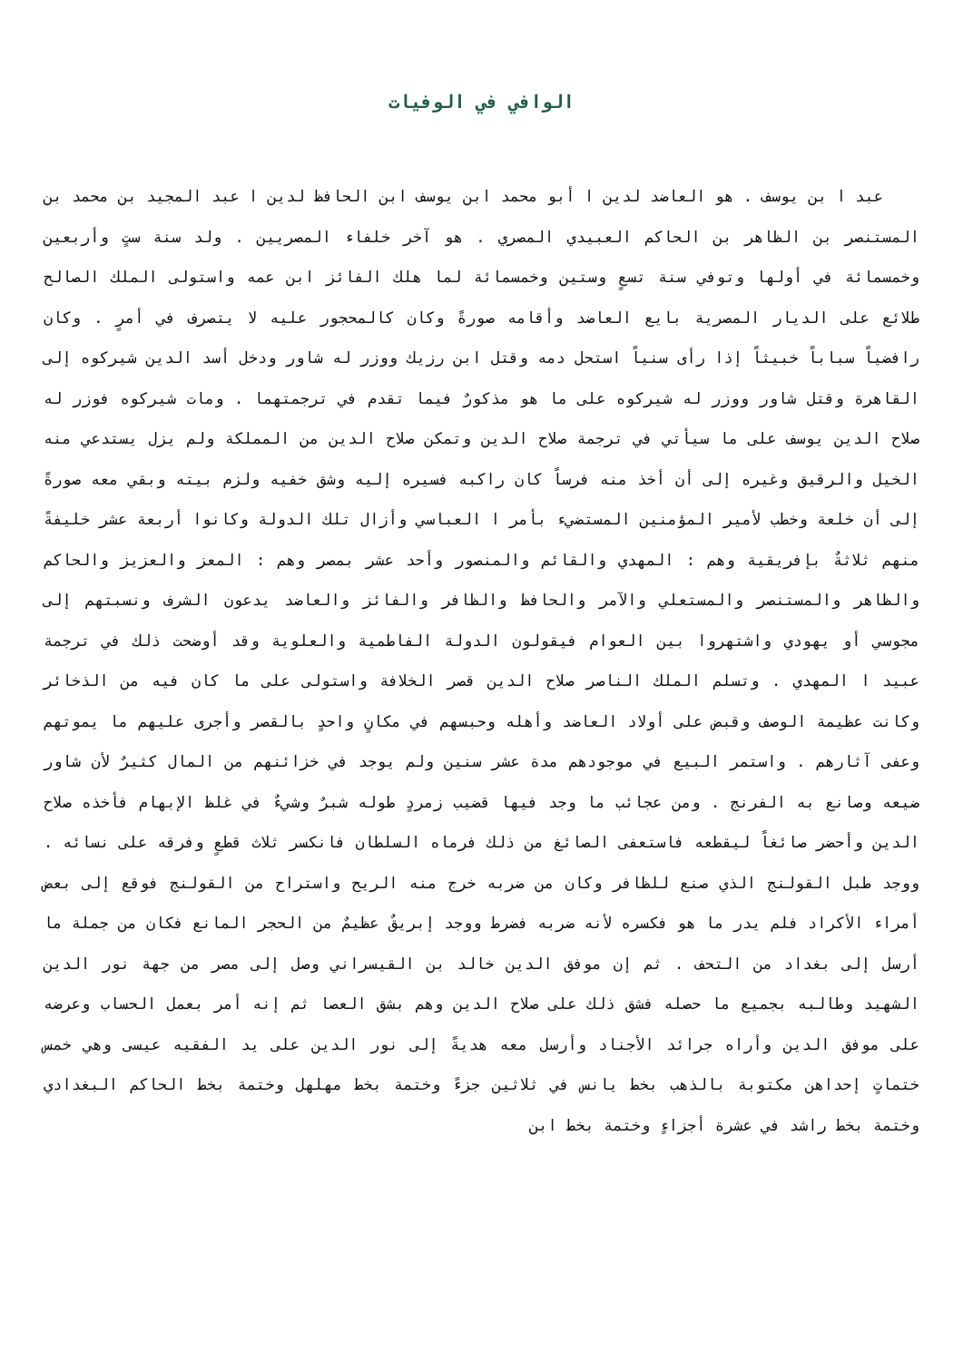الوافي في الوفيات
عبد ا بن يوسف . هو العاضد لدين ا أبو محمد ابن يوسف ابن الحافظ لدين ا عبد المجيد بن محمد بن المستنصر بن الظاهر بن الحاكم العبيدي المصري . هو آخر خلفاء المصريين . ولد سنة ستٍ وأربعين وخمسمائة في أولها وتوفي سنة تسعٍ وستين وخمسمائة لما هلك الفائز ابن عمه واستولى الملك الصالح طلائع على الديار المصرية بايع العاضد وأقامه صورةً وكان كالمحجور عليه لا يتصرف في أمرٍ . وكان رافضياً سباباً خبيثاً إذا رأى سنياً استحل دمه وقتل ابن رزيك ووزر له شاور ودخل أسد الدين شيركوه إلى القاهرة وقتل شاور ووزر له شيركوه على ما هو مذكورٌ فيما تقدم في ترجمتهما . ومات شيركوه فوزر له صلاح الدين يوسف على ما سيأتي في ترجمة صلاح الدين وتمكن صلاح الدين من المملكة ولم يزل يستدعي منه الخيل والرقيق وغيره إلى أن أخذ منه فرساً كان راكبه فسيره إليه وشق خفيه ولزم بيته وبقي معه صورةً إلى أن خلعة وخطب لأمير المؤمنين المستضيء بأمر ا العباسي وأزال تلك الدولة وكانوا أربعة عشر خليفةً منهم ثلاثةٌ بإفريقية وهم : المهدي والقائم والمنصور وأحد عشر بمصر وهم : المعز والعزيز والحاكم والظاهر والمستنصر والمستعلي والآمر والحافظ والظافر والفائز والعاضد يدعون الشرف ونسبتهم إلى مجوسي أو يهودي واشتهروا بين العوام فيقولون الدولة الفاطمية والعلوية وقد أوضحت ذلك في ترجمة عبيد ا المهدي . وتسلم الملك الناصر صلاح الدين قصر الخلافة واستولى على ما كان فيه من الذخائر وكانت عظيمة الوصف وقبض على أولاد العاضد وأهله وحبسهم في مكانٍ واحدٍ بالقصر وأجرى عليهم ما يموتهم وعفى آثارهم . واستمر البيع في موجودهم مدة عشر سنين ولم يوجد في خزائنهم من المال كثيرٌ لأن شاور ضيعه وصانع به الفرنج . ومن عجائب ما وجد فيها قضيب زمردٍ طوله شبرٌ وشيءٌ في غلظ الإبهام فأخذه صلاح الدين وأحضر صائغاً ليقطعه فاستعفى الصائغ من ذلك فرماه السلطان فانكسر ثلاث قطعٍ وفرقه على نسائه . ووجد طبل القولنج الذي صنع للظافر وكان من ضربه خرج منه الريح واستراح من القولنج فوقع إلى بعض أمراء الأكراد فلم يدر ما هو فكسره لأنه ضربه فضرط ووجد إبريقٌ عظيمٌ من الحجر المانع فكان من جملة ما أرسل إلى بغداد من التحف . ثم إن موفق الدين خالد بن القيسراني وصل إلى مصر من جهة نور الدين الشهيد وطالبه بجميع ما حصله فشق ذلك على صلاح الدين وهم بشق العصا ثم إنه أمر بعمل الحساب وعرضه على موفق الدين وأراه جرائد الأجناد وأرسل معه هديةً إلى نور الدين على يد الفقيه عيسى وهي خمس ختماتٍ إحداهن مكتوبة بالذهب بخط يانس في ثلاثين جزءً وختمة بخط مهلهل وختمة بخط الحاكم البغدادي وختمة بخط راشد في عشرة أجزاءٍ وختمة بخط ابن